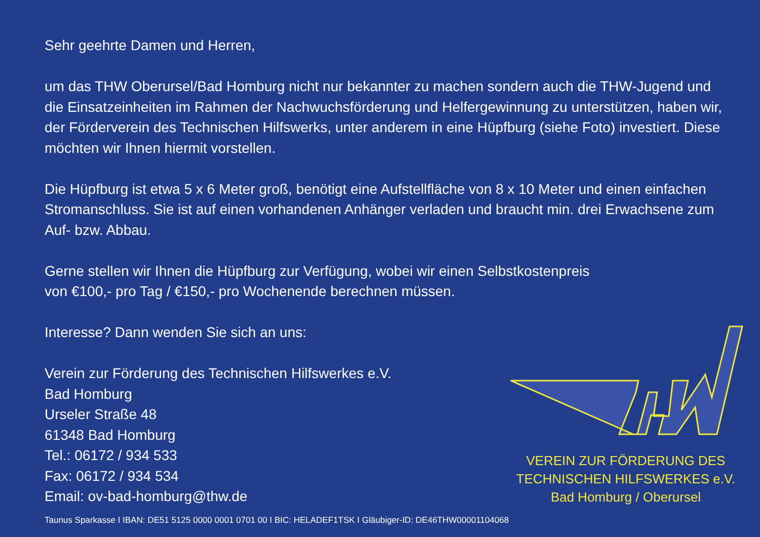Sehr geehrte Damen und Herren,
um das THW Oberursel/Bad Homburg nicht nur bekannter zu machen sondern auch die THW-Jugend und die Einsatzeinheiten im Rahmen der Nachwuchsförderung und Helfergewinnung zu unterstützen, haben wir, der Förderverein des Technischen Hilfswerks, unter anderem in eine Hüpfburg (siehe Foto) investiert. Diese möchten wir Ihnen hiermit vorstellen.
Die Hüpfburg ist etwa 5 x 6 Meter groß, benötigt eine Aufstellfläche von 8 x 10 Meter und einen einfachen Stromanschluss. Sie ist auf einen vorhandenen Anhänger verladen und braucht min. drei Erwachsene zum Auf- bzw. Abbau.
Gerne stellen wir Ihnen die Hüpfburg zur Verfügung, wobei wir einen Selbstkostenpreis
von €100,- pro Tag / €150,- pro Wochenende berechnen müssen.
Interesse? Dann wenden Sie sich an uns:
Verein zur Förderung des Technischen Hilfswerkes e.V.
Bad Homburg
Urseler Straße 48
61348 Bad Homburg
Tel.: 06172 / 934 533
Fax: 06172 / 934 534
Email: ov-bad-homburg@thw.de
VEREIN ZUR FÖRDERUNG DES
TECHNISCHEN HILFSWERKES e.V.
Bad Homburg / Oberursel
Taunus Sparkasse I IBAN: DE51 5125 0000 0001 0701 00 I BIC: HELADEF1TSK I Gläubiger-ID: DE46THW00001104068